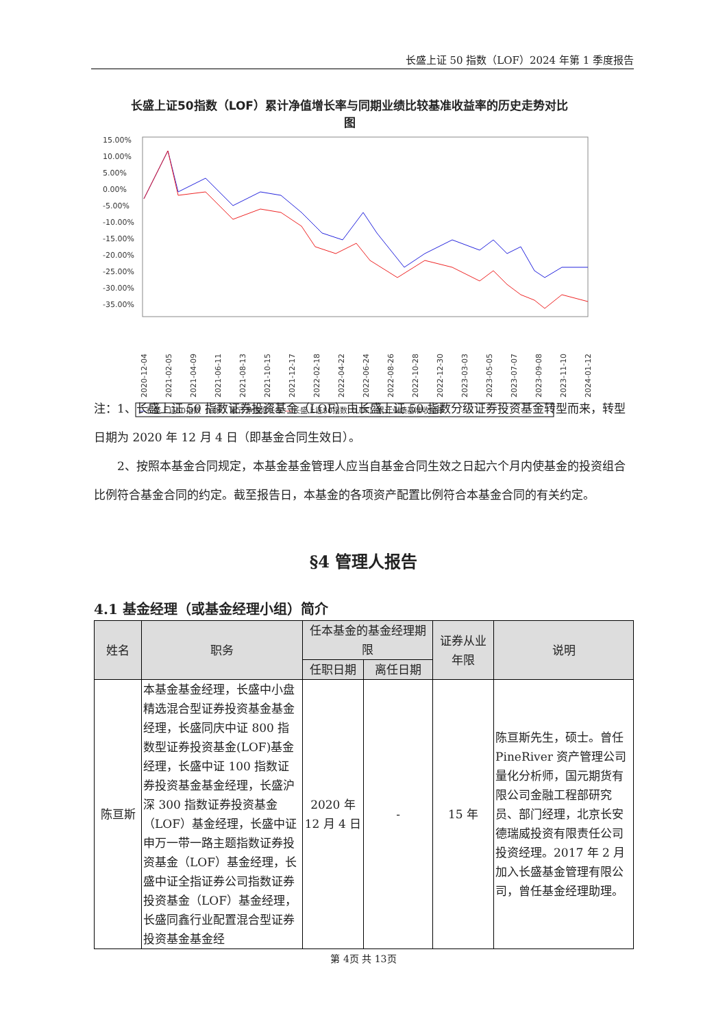长盛上证 50 指数（LOF）2024 年第 1 季度报告
长盛上证50指数（LOF）累计净值增长率与同期业绩比较基准收益率的历史走势对比
图
15.00%
10.00%
5.00%
0.00%
-5.00%
-10.00%
-15.00%
-20.00%
-25.00%
-30.00%
-35.00%
2020-12-04
2021-02-05
2021-04-09
2021-06-11
2021-08-13
2021-10-15
2021-12-17
2022-02-18
2022-04-22
2022-06-24
2022-08-26
2022-10-28
2022-12-30
2023-03-03
2023-05-05
2023-07-07
2023-09-08
2023-11-10
2024-01-12
—长盛上证50指数（LOF）累计净值增长率 —长盛上证50指数（LOF）累计业绩基准收益率
注：1、长盛上证 50 指数证券投资基金（LOF）由长盛上证 50 指数分级证券投资基金转型而来，转型日期为 2020 年 12 月 4 日（即基金合同生效日）。
　　2、按照本基金合同规定，本基金基金管理人应当自基金合同生效之日起六个月内使基金的投资组合比例符合基金合同的约定。截至报告日，本基金的各项资产配置比例符合本基金合同的有关约定。
§4 管理人报告
4.1 基金经理（或基金经理小组）简介
| 姓名 | 职务 | 任本基金的基金经理期限 | | 证券从业年限 | 说明 |
| --- | --- | --- | --- | --- | --- |
| | | 任职日期 | 离任日期 | | |
| 陈亘斯 | 本基金基金经理，长盛中小盘精选混合型证券投资基金基金经理，长盛同庆中证 800 指数型证券投资基金(LOF)基金经理，长盛中证 100 指数证券投资基金基金经理，长盛沪深 300 指数证券投资基金（LOF）基金经理，长盛中证申万一带一路主题指数证券投资基金（LOF）基金经理，长盛中证全指证券公司指数证券投资基金（LOF）基金经理，长盛同鑫行业配置混合型证券投资基金基金经 | 2020 年 12 月 4 日 | - | 15 年 | 陈亘斯先生，硕士。曾任 PineRiver 资产管理公司量化分析师，国元期货有限公司金融工程部研究员、部门经理，北京长安德瑞威投资有限责任公司投资经理。2017 年 2 月加入长盛基金管理有限公司，曾任基金经理助理。 |
第 4页 共 13页